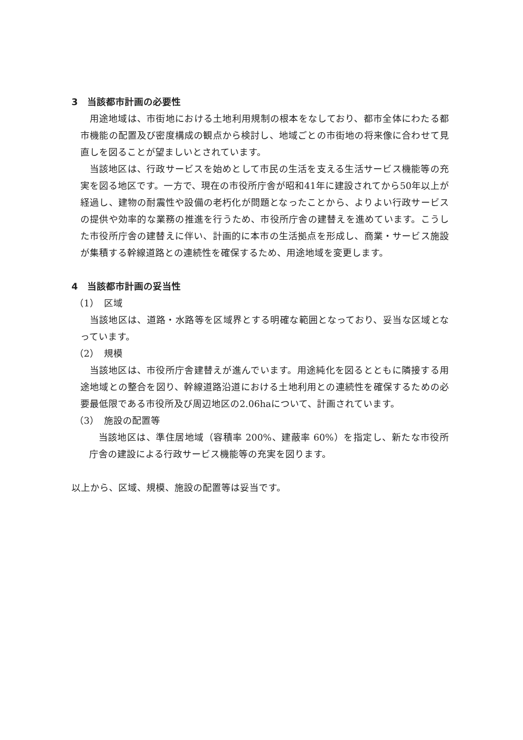3　当該都市計画の必要性
用途地域は、市街地における土地利用規制の根本をなしており、都市全体にわたる都市機能の配置及び密度構成の観点から検討し、地域ごとの市街地の将来像に合わせて見直しを図ることが望ましいとされています。
当該地区は、行政サービスを始めとして市民の生活を支える生活サービス機能等の充実を図る地区です。一方で、現在の市役所庁舎が昭和41年に建設されてから50年以上が経過し、建物の耐震性や設備の老朽化が問題となったことから、よりよい行政サービスの提供や効率的な業務の推進を行うため、市役所庁舎の建替えを進めています。こうした市役所庁舎の建替えに伴い、計画的に本市の生活拠点を形成し、商業・サービス施設が集積する幹線道路との連続性を確保するため、用途地域を変更します。
4　当該都市計画の妥当性
（1）　区域
当該地区は、道路・水路等を区域界とする明確な範囲となっており、妥当な区域となっています。
（2）　規模
当該地区は、市役所庁舎建替えが進んでいます。用途純化を図るとともに隣接する用途地域との整合を図り、幹線道路沿道における土地利用との連続性を確保するための必要最低限である市役所及び周辺地区の2.06haについて、計画されています。
（3）　施設の配置等
当該地区は、準住居地域（容積率 200%、建蔽率 60%）を指定し、新たな市役所庁舎の建設による行政サービス機能等の充実を図ります。
以上から、区域、規模、施設の配置等は妥当です。